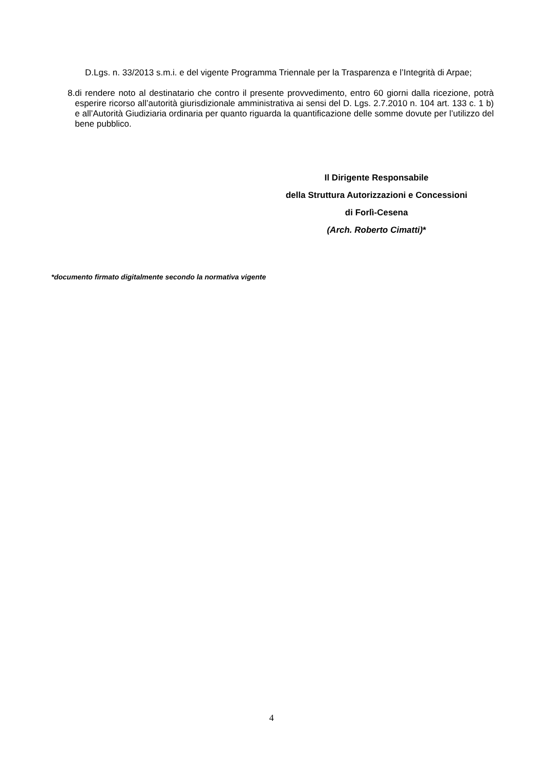D.Lgs. n. 33/2013 s.m.i. e del vigente Programma Triennale per la Trasparenza e l’Integrità di Arpae;
8. di rendere noto al destinatario che contro il presente provvedimento, entro 60 giorni dalla ricezione, potrà esperire ricorso all’autorità giurisdizionale amministrativa ai sensi del D. Lgs. 2.7.2010 n. 104 art. 133 c. 1 b) e all’Autorità Giudiziaria ordinaria per quanto riguarda la quantificazione delle somme dovute per l’utilizzo del bene pubblico.
Il Dirigente Responsabile
della Struttura Autorizzazioni e Concessioni
di Forlì-Cesena
(Arch. Roberto Cimatti)*
*documento firmato digitalmente secondo la normativa vigente
4